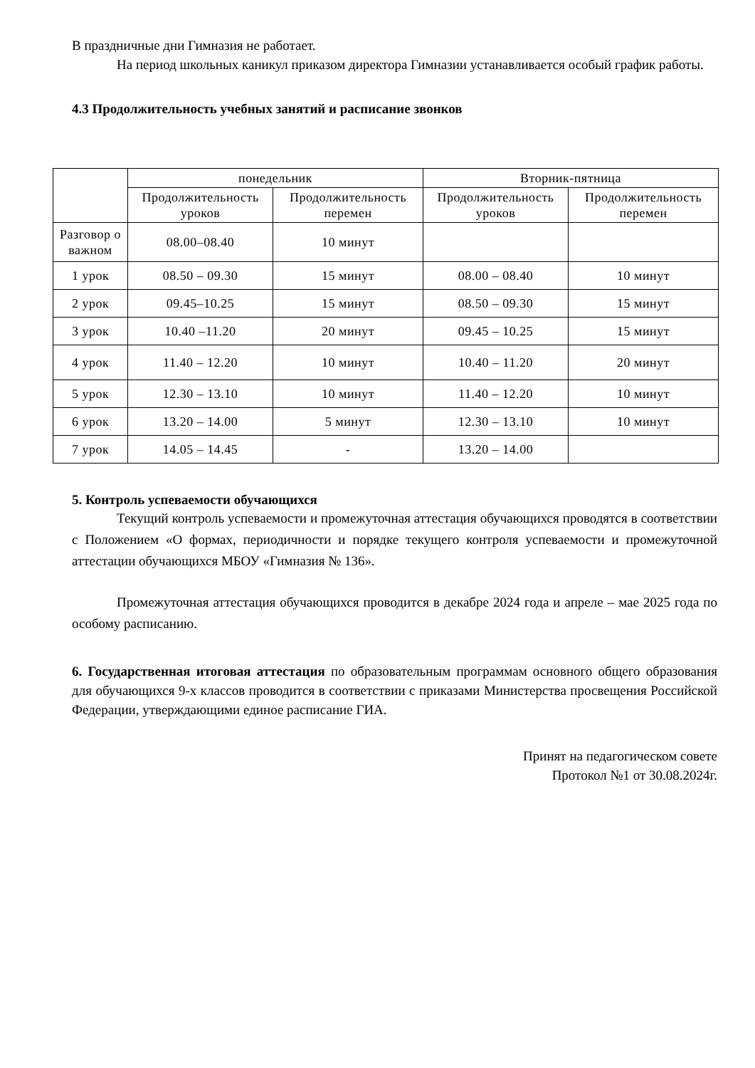В праздничные дни Гимназия не работает.
На период школьных каникул приказом директора Гимназии устанавливается особый график работы.
4.3 Продолжительность учебных занятий и расписание звонков
| | понедельник | | Вторник-пятница | |
| --- | --- | --- | --- | --- |
| | Продолжительность уроков | Продолжительность перемен | Продолжительность уроков | Продолжительность перемен |
| Разговор о важном | 08.00–08.40 | 10 минут | | |
| 1 урок | 08.50 – 09.30 | 15 минут | 08.00 – 08.40 | 10 минут |
| 2 урок | 09.45–10.25 | 15 минут | 08.50 – 09.30 | 15 минут |
| 3 урок | 10.40 –11.20 | 20 минут | 09.45 – 10.25 | 15 минут |
| 4 урок | 11.40 – 12.20 | 10 минут | 10.40 – 11.20 | 20 минут |
| 5 урок | 12.30 – 13.10 | 10 минут | 11.40 – 12.20 | 10 минут |
| 6 урок | 13.20 – 14.00 | 5 минут | 12.30 – 13.10 | 10 минут |
| 7 урок | 14.05 – 14.45 | - | 13.20 – 14.00 | |
5. Контроль успеваемости обучающихся
Текущий контроль успеваемости и промежуточная аттестация обучающихся проводятся в соответствии с Положением «О формах, периодичности и порядке текущего контроля успеваемости и промежуточной аттестации обучающихся МБОУ «Гимназия № 136».
Промежуточная аттестация обучающихся проводится в декабре 2024 года и апреле – мае 2025 года по особому расписанию.
6. Государственная итоговая аттестация по образовательным программам основного общего образования для обучающихся 9-х классов проводится в соответствии с приказами Министерства просвещения Российской Федерации, утверждающими единое расписание ГИА.
Принят на педагогическом совете
Протокол №1 от 30.08.2024г.